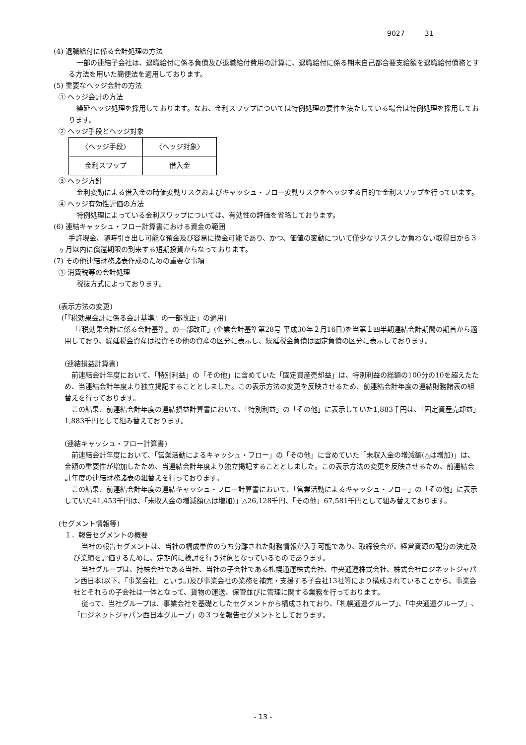9027 31
(4) 退職給付に係る会計処理の方法
一部の連結子会社は、退職給付に係る負債及び退職給付費用の計算に、退職給付に係る期末自己都合要支給額を退職給付債務とする方法を用いた簡便法を適用しております。
(5) 重要なヘッジ会計の方法
① ヘッジ会計の方法
繰延ヘッジ処理を採用しております。なお、金利スワップについては特例処理の要件を満たしている場合は特例処理を採用しております。
② ヘッジ手段とヘッジ対象
| 〈ヘッジ手段〉 | 〈ヘッジ対象〉 |
| 金利スワップ | 借入金 |
③ ヘッジ方針
金利変動による借入金の時価変動リスクおよびキャッシュ・フロー変動リスクをヘッジする目的で金利スワップを行っています。
④ ヘッジ有効性評価の方法
特例処理によっている金利スワップについては、有効性の評価を省略しております。
(6) 連結キャッシュ・フロー計算書における資金の範囲
手許現金、随時引き出し可能な預金及び容易に換金可能であり、かつ、価値の変動について僅少なリスクしか負わない取得日から３ヶ月以内に償還期限の到来する短期投資からなっております。
(7) その他連結財務諸表作成のための重要な事項
① 消費税等の会計処理
税抜方式によっております。
(表示方法の変更)
(「『税効果会計に係る会計基準』の一部改正」の適用)
「『税効果会計に係る会計基準』の一部改正」(企業会計基準第28号 平成30年２月16日)を当第１四半期連結会計期間の期首から適用しており、繰延税金資産は投資その他の資産の区分に表示し、繰延税金負債は固定負債の区分に表示しております。
(連結損益計算書)
前連結会計年度において、「特別利益」の「その他」に含めていた「固定資産売却益」は、特別利益の総額の100分の10を超えたため、当連結会計年度より独立掲記することとしました。この表示方法の変更を反映させるため、前連結会計年度の連結財務諸表の組替えを行っております。
この結果、前連結会計年度の連結損益計算書において、「特別利益」の「その他」に表示していた1,883千円は、「固定資産売却益」1,883千円として組み替えております。
(連結キャッシュ・フロー計算書)
前連結会計年度において、「営業活動によるキャッシュ・フロー」の「その他」に含めていた「未収入金の増減額(△は増加)」は、金額の重要性が増加したため、当連結会計年度より独立掲記することとしました。この表示方法の変更を反映させるため、前連結会計年度の連結財務諸表の組替えを行っております。
この結果、前連結会計年度の連結キャッシュ・フロー計算書において、「営業活動によるキャッシュ・フロー」の「その他」に表示していた41,453千円は、「未収入金の増減額(△は増加)」△26,128千円、「その他」67,581千円として組み替えております。
(セグメント情報等)
１．報告セグメントの概要
当社の報告セグメントは、当社の構成単位のうち分離された財務情報が入手可能であり、取締役会が、経営資源の配分の決定及び業績を評価するために、定期的に検討を行う対象となっているものであります。
当社グループは、持株会社である当社、当社の子会社である札幌通運株式会社、中央通運株式会社、株式会社ロジネットジャパン西日本(以下、「事業会社」という。)及び事業会社の業務を補完・支援する子会社13社等により構成されていることから、事業会社とそれらの子会社は一体となって、貨物の運送、保管並びに管理に関する業務を行っております。
従って、当社グループは、事業会社を基礎としたセグメントから構成されており、「札幌通運グループ」、「中央通運グループ」、「ロジネットジャパン西日本グループ」の３つを報告セグメントとしております。
- 13 -